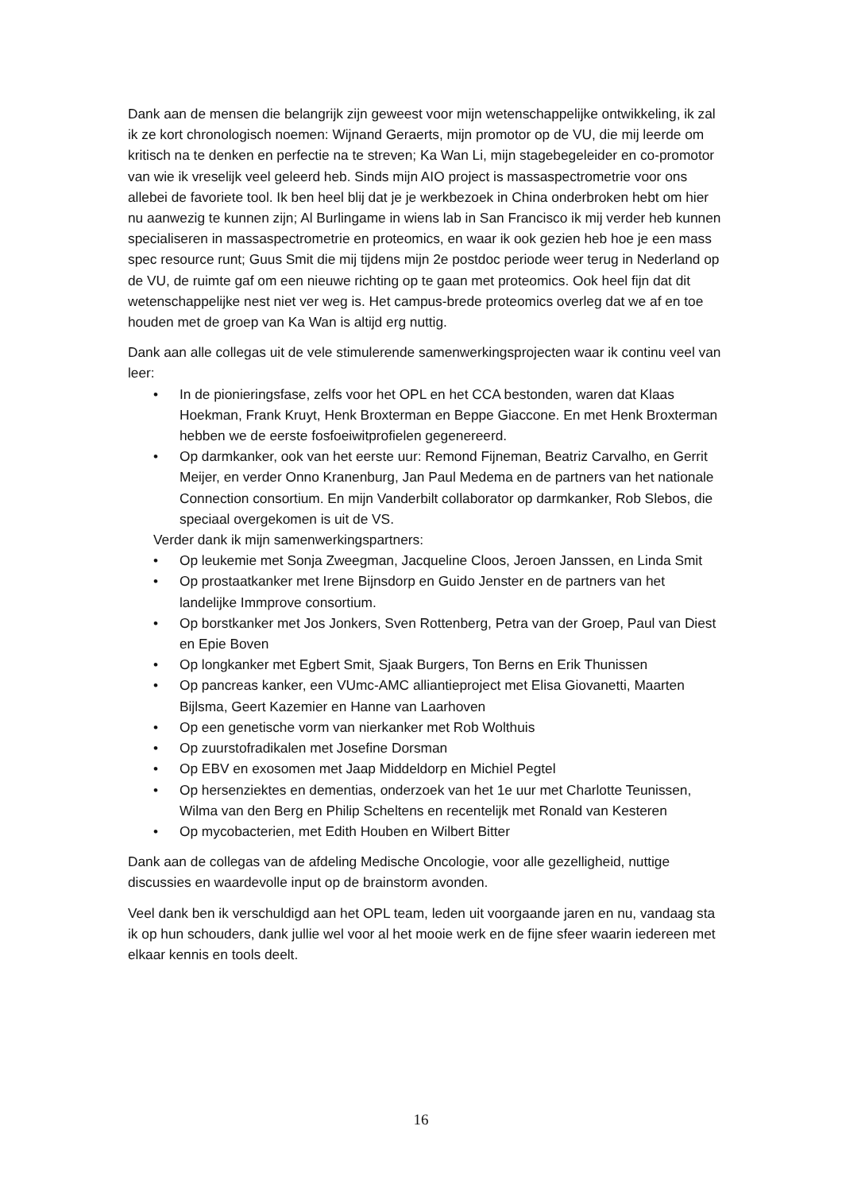Dank aan de mensen die belangrijk zijn geweest voor mijn wetenschappelijke ontwikkeling, ik zal ik ze kort chronologisch noemen: Wijnand Geraerts, mijn promotor op de VU, die mij leerde om kritisch na te denken en perfectie na te streven; Ka Wan Li, mijn stagebegeleider en co-promotor van wie ik vreselijk veel geleerd heb. Sinds mijn AIO project is massaspectrometrie voor ons allebei de favoriete tool. Ik ben heel blij dat je je werkbezoek in China onderbroken hebt om hier nu aanwezig te kunnen zijn; Al Burlingame in wiens lab in San Francisco ik mij verder heb kunnen specialiseren in massaspectrometrie en proteomics, en waar ik ook gezien heb hoe je een mass spec resource runt; Guus Smit die mij tijdens mijn 2e postdoc periode weer terug in Nederland op de VU, de ruimte gaf om een nieuwe richting op te gaan met proteomics. Ook heel fijn dat dit wetenschappelijke nest niet ver weg is. Het campus-brede proteomics overleg dat we af en toe houden met de groep van Ka Wan is altijd erg nuttig.
Dank aan alle collegas uit de vele stimulerende samenwerkingsprojecten waar ik continu veel van leer:
• In de pionieringsfase, zelfs voor het OPL en het CCA bestonden, waren dat Klaas Hoekman, Frank Kruyt, Henk Broxterman en Beppe Giaccone. En met Henk Broxterman hebben we de eerste fosfoeiwitprofielen gegenereerd.
• Op darmkanker, ook van het eerste uur: Remond Fijneman, Beatriz Carvalho, en Gerrit Meijer, en verder Onno Kranenburg, Jan Paul Medema en de partners van het nationale Connection consortium. En mijn Vanderbilt collaborator op darmkanker, Rob Slebos, die speciaal overgekomen is uit de VS.
Verder dank ik mijn samenwerkingspartners:
• Op leukemie met Sonja Zweegman, Jacqueline Cloos, Jeroen Janssen, en Linda Smit
• Op prostaatkanker met Irene Bijnsdorp en Guido Jenster en de partners van het landelijke Immprove consortium.
• Op borstkanker met Jos Jonkers, Sven Rottenberg, Petra van der Groep, Paul van Diest en Epie Boven
• Op longkanker met Egbert Smit, Sjaak Burgers, Ton Berns en Erik Thunissen
• Op pancreas kanker, een VUmc-AMC alliantieproject met Elisa Giovanetti, Maarten Bijlsma, Geert Kazemier en Hanne van Laarhoven
• Op een genetische vorm van nierkanker met Rob Wolthuis
• Op zuurstofradikalen met Josefine Dorsman
• Op EBV en exosomen met Jaap Middeldorp en Michiel Pegtel
• Op hersenziektes en dementias, onderzoek van het 1e uur met Charlotte Teunissen, Wilma van den Berg en Philip Scheltens en recentelijk met Ronald van Kesteren
• Op mycobacterien, met Edith Houben en Wilbert Bitter
Dank aan de collegas van de afdeling Medische Oncologie, voor alle gezelligheid, nuttige discussies en waardevolle input op de brainstorm avonden.
Veel dank ben ik verschuldigd aan het OPL team, leden uit voorgaande jaren en nu, vandaag sta ik op hun schouders, dank jullie wel voor al het mooie werk en de fijne sfeer waarin iedereen met elkaar kennis en tools deelt.
16